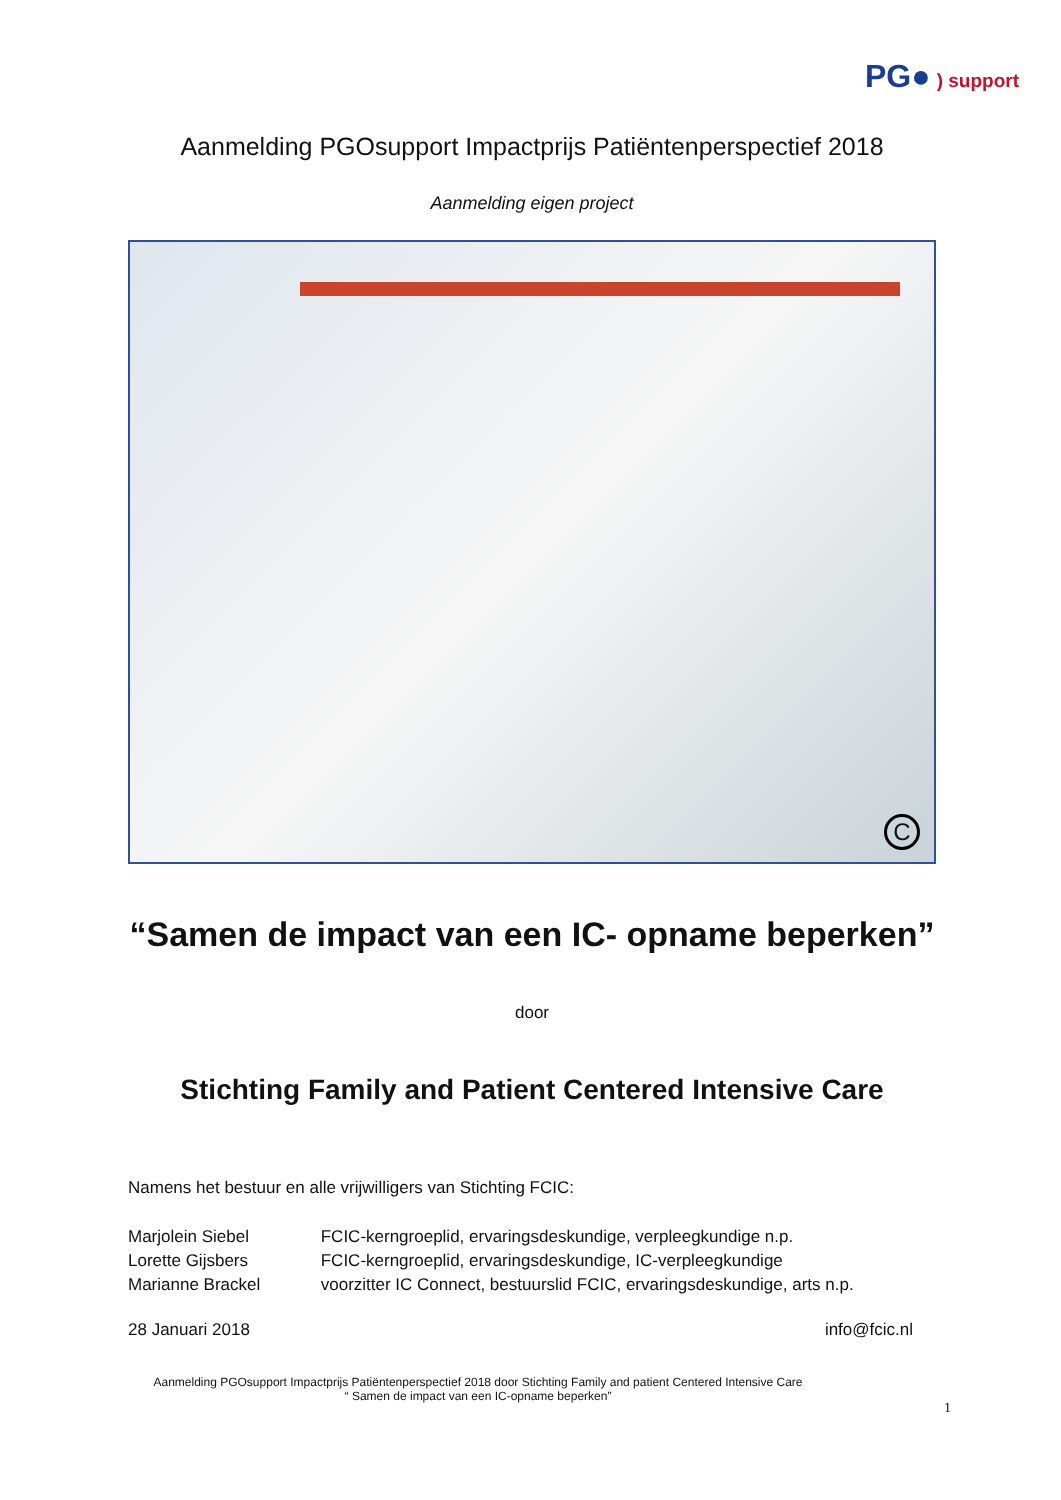PG● ) support
Aanmelding PGOsupport Impactprijs Patiëntenperspectief 2018
Aanmelding eigen project
C
“Samen de impact van een IC- opname beperken”
door
Stichting Family and Patient Centered Intensive Care
Namens het bestuur en alle vrijwilligers van Stichting FCIC:
Marjolein Siebel FCIC-kerngroeplid, ervaringsdeskundige, verpleegkundige n.p.
Lorette Gijsbers FCIC-kerngroeplid, ervaringsdeskundige, IC-verpleegkundige
Marianne Brackel voorzitter IC Connect, bestuurslid FCIC, ervaringsdeskundige, arts n.p.
28 Januari 2018 info@fcic.nl
Aanmelding PGOsupport Impactprijs Patiëntenperspectief 2018 door Stichting Family and patient Centered Intensive Care
“ Samen de impact van een IC-opname beperken”
1